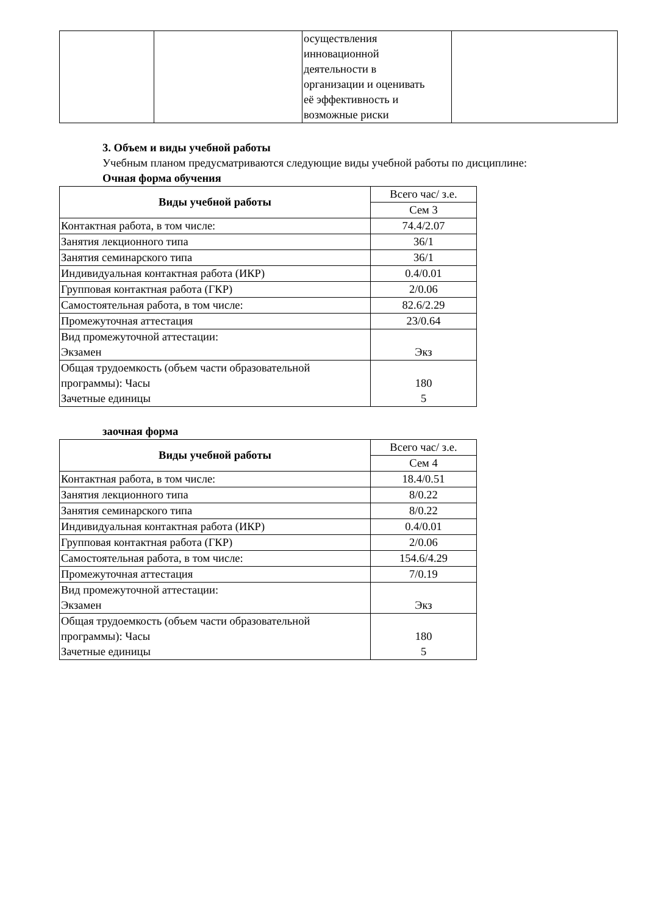| | | осуществления инновационной деятельности в организации и оценивать её эффективность и возможные риски | |
3. Объем и виды учебной работы
Учебным планом предусматриваются следующие виды учебной работы по дисциплине:
Очная форма обучения
| Виды учебной работы | Всего час/ з.е. |
| | Сем 3 |
| Контактная работа, в том числе: | 74.4/2.07 |
| Занятия лекционного типа | 36/1 |
| Занятия семинарского типа | 36/1 |
| Индивидуальная контактная работа (ИКР) | 0.4/0.01 |
| Групповая контактная работа (ГКР) | 2/0.06 |
| Самостоятельная работа, в том числе: | 82.6/2.29 |
| Промежуточная аттестация | 23/0.64 |
| Вид промежуточной аттестации: Экзамен | Экз |
| Общая трудоемкость (объем части образовательной программы): Часы Зачетные единицы | 180 5 |
заочная форма
| Виды учебной работы | Всего час/ з.е. |
| | Сем 4 |
| Контактная работа, в том числе: | 18.4/0.51 |
| Занятия лекционного типа | 8/0.22 |
| Занятия семинарского типа | 8/0.22 |
| Индивидуальная контактная работа (ИКР) | 0.4/0.01 |
| Групповая контактная работа (ГКР) | 2/0.06 |
| Самостоятельная работа, в том числе: | 154.6/4.29 |
| Промежуточная аттестация | 7/0.19 |
| Вид промежуточной аттестации: Экзамен | Экз |
| Общая трудоемкость (объем части образовательной программы): Часы Зачетные единицы | 180 5 |